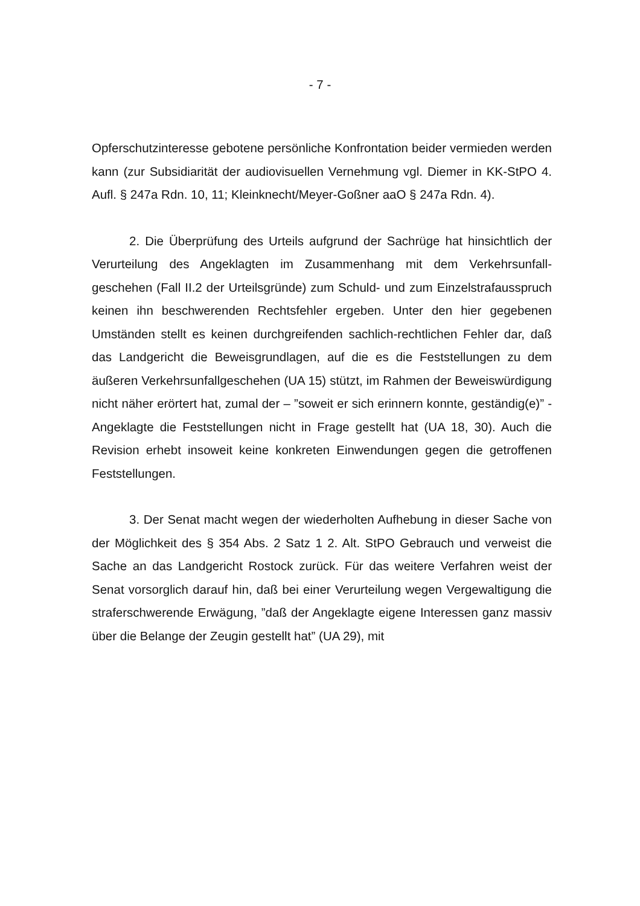- 7 -
Opferschutzinteresse gebotene persönliche Konfrontation beider vermieden werden kann (zur Subsidiarität der audiovisuellen Vernehmung vgl. Diemer in KK-StPO 4. Aufl. § 247a Rdn. 10, 11; Kleinknecht/Meyer-Goßner aaO § 247a Rdn. 4).
2. Die Überprüfung des Urteils aufgrund der Sachrüge hat hinsichtlich der Verurteilung des Angeklagten im Zusammenhang mit dem Verkehrsunfall­geschehen (Fall II.2 der Urteilsgründe) zum Schuld- und zum Einzelstrafaus­spruch keinen ihn beschwerenden Rechtsfehler ergeben. Unter den hier gege­benen Umständen stellt es keinen durchgreifenden sachlich-rechtlichen Fehler dar, daß das Landgericht die Beweisgrundlagen, auf die es die Feststellungen zu dem äußeren Verkehrsunfallgeschehen (UA 15) stützt, im Rahmen der Be­weiswürdigung nicht näher erörtert hat, zumal der – ”soweit er sich erinnern konnte, geständig(e)” - Angeklagte die Feststellungen nicht in Frage gestellt hat (UA 18, 30). Auch die Revision erhebt insoweit keine konkreten Einwen­dungen gegen die getroffenen Feststellungen.
3. Der Senat macht wegen der wiederholten Aufhebung in dieser Sache von der Möglichkeit des § 354 Abs. 2 Satz 1 2. Alt. StPO Gebrauch und ver­weist die Sache an das Landgericht Rostock zurück. Für das weitere Verfahren weist der Senat vorsorglich darauf hin, daß bei einer Verurteilung wegen Ver­gewaltigung die straferschwerende Erwägung, ”daß der Angeklagte eigene In­teressen ganz massiv über die Belange der Zeugin gestellt hat” (UA 29), mit